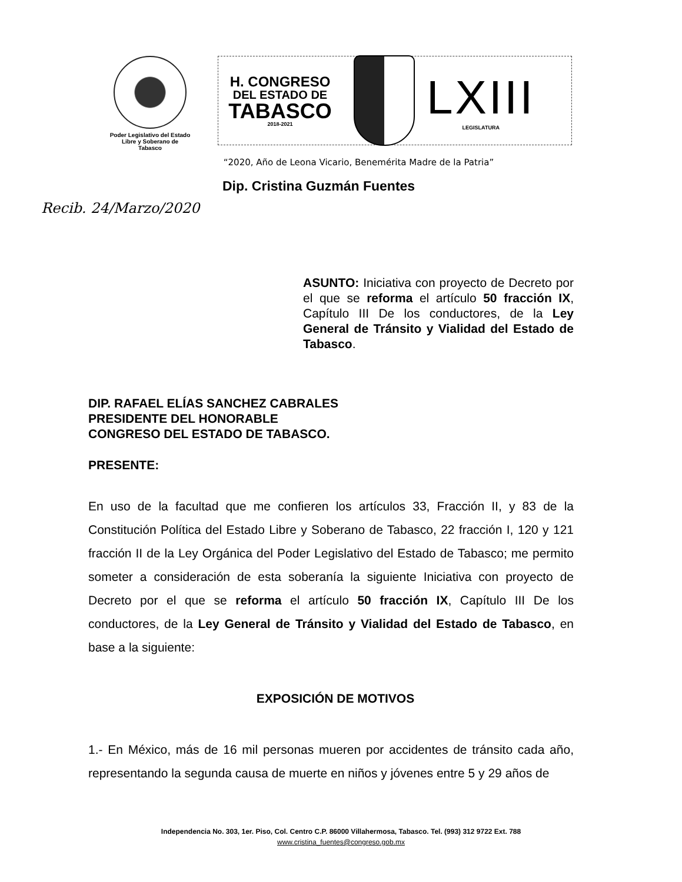Poder Legislativo del Estado
Libre y Soberano de
Tabasco
H. CONGRESO
DEL ESTADO DE
TABASCO
2018-2021
LXIII
LEGISLATURA
“2020, Año de Leona Vicario, Benemérita Madre de la Patria”
Dip. Cristina Guzmán Fuentes
Recib. 24/Marzo/2020
ASUNTO: Iniciativa con proyecto de Decreto por el que se reforma el artículo 50 fracción IX, Capítulo III De los conductores, de la Ley General de Tránsito y Vialidad del Estado de Tabasco.
DIP. RAFAEL ELÍAS SANCHEZ CABRALES
PRESIDENTE DEL HONORABLE
CONGRESO DEL ESTADO DE TABASCO.
PRESENTE:
En uso de la facultad que me confieren los artículos 33, Fracción II, y 83 de la Constitución Política del Estado Libre y Soberano de Tabasco, 22 fracción I, 120 y 121 fracción II de la Ley Orgánica del Poder Legislativo del Estado de Tabasco; me permito someter a consideración de esta soberanía la siguiente Iniciativa con proyecto de Decreto por el que se reforma el artículo 50 fracción IX, Capítulo III De los conductores, de la Ley General de Tránsito y Vialidad del Estado de Tabasco, en base a la siguiente:
EXPOSICIÓN DE MOTIVOS
1.- En México, más de 16 mil personas mueren por accidentes de tránsito cada año, representando la segunda causa de muerte en niños y jóvenes entre 5 y 29 años de
Independencia No. 303, 1er. Piso, Col. Centro C.P. 86000 Villahermosa, Tabasco. Tel. (993) 312 9722 Ext. 788
www.cristina_fuentes@congreso.gob.mx